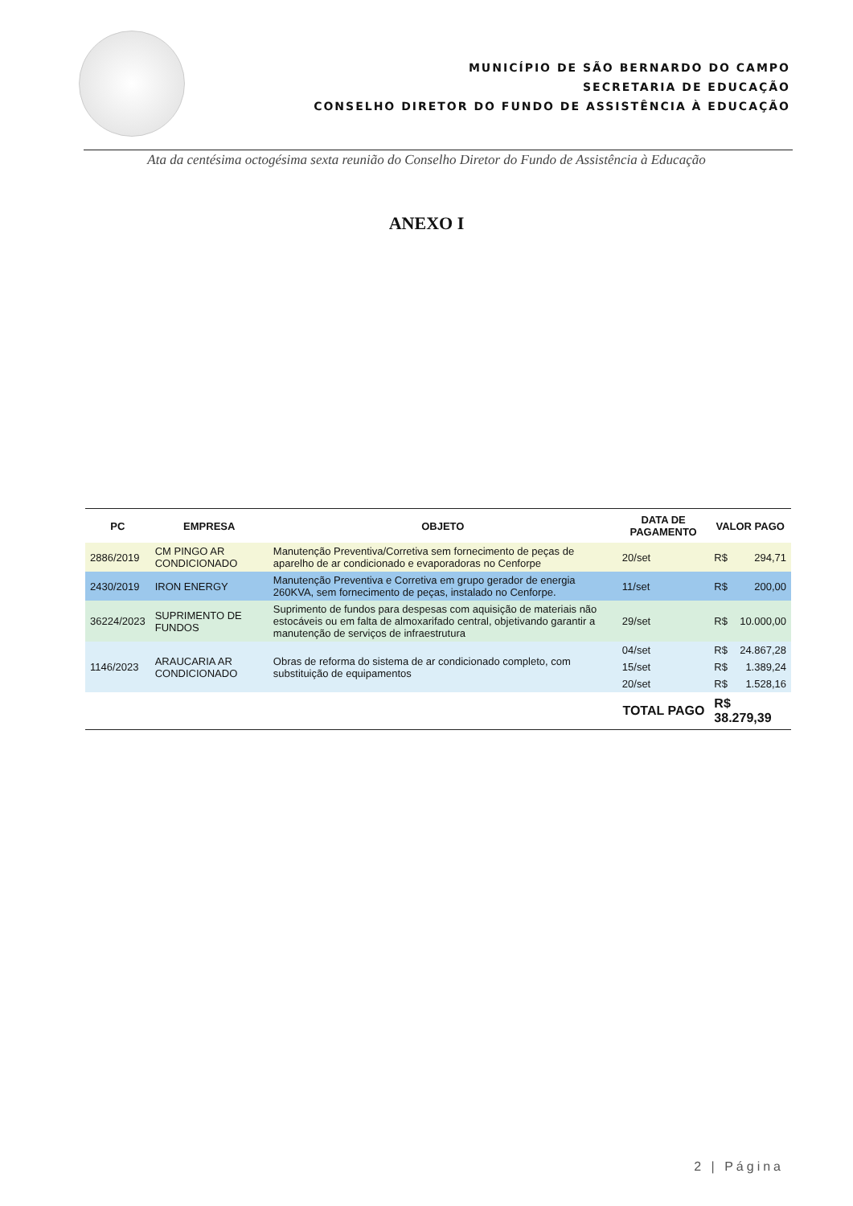MUNICÍPIO DE SÃO BERNARDO DO CAMPO
SECRETARIA DE EDUCAÇÃO
CONSELHO DIRETOR DO FUNDO DE ASSISTÊNCIA À EDUCAÇÃO
Ata da centésima octogésima sexta reunião do Conselho Diretor do Fundo de Assistência à Educação
ANEXO I
| PC | EMPRESA | OBJETO | DATA DE PAGAMENTO | VALOR PAGO | |
| --- | --- | --- | --- | --- | --- |
| 2886/2019 | CM PINGO AR CONDICIONADO | Manutenção Preventiva/Corretiva sem fornecimento de peças de aparelho de ar condicionado e evaporadoras no Cenforpe | 20/set | R$ | 294,71 |
| 2430/2019 | IRON ENERGY | Manutenção Preventiva e Corretiva em grupo gerador de energia 260KVA, sem fornecimento de peças, instalado no Cenforpe. | 11/set | R$ | 200,00 |
| 36224/2023 | SUPRIMENTO DE FUNDOS | Suprimento de fundos para despesas com aquisição de materiais não estocáveis ou em falta de almoxarifado central, objetivando garantir a manutenção de serviços de infraestrutura | 29/set | R$ | 10.000,00 |
| 1146/2023 | ARAUCARIA AR CONDICIONADO | Obras de reforma do sistema de ar condicionado completo, com substituição de equipamentos | 04/set | R$ | 24.867,28 |
| | | | 15/set | R$ | 1.389,24 |
| | | | 20/set | R$ | 1.528,16 |
| TOTAL PAGO | | | | R$ 38.279,39 | |
2 | Página